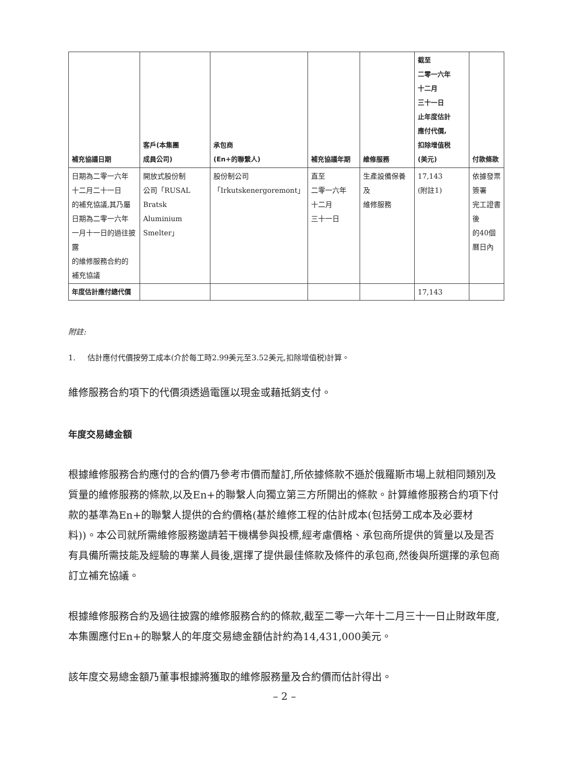| 補充協議日期 | 客戶(本集團 成員公司) | 承包商 (En+的聯繫人) | 補充協議年期 | 維修服務 | 截至 二零一六年 十二月 三十一日 止年度估計 應付代價, 扣除增值税 (美元) | 付款條款 |
| --- | --- | --- | --- | --- | --- | --- |
| 日期為二零一六年 十二月二十一日 的補充協議,其乃屬 日期為二零一六年 一月十一日的過往披露 的維修服務合約的 補充協議 | 開放式股份制 公司「RUSAL Bratsk Aluminium Smelter」 | 股份制公司 「Irkutskenergoremont」 | 直至 二零一六年 十二月 三十一日 | 生產設備保養及 維修服務 | 17,143 (附註1) | 依據發票簽署 完工證書後 的40個曆日內 |
| 年度估計應付總代價 | | | | | 17,143 | |
附註:
1. 估計應付代價按勞工成本(介於每工時2.99美元至3.52美元,扣除增值税)計算。
維修服務合約項下的代價須透過電匯以現金或藉抵銷支付。
年度交易總金額
根據維修服務合約應付的合約價乃參考市價而釐訂,所依據條款不遜於俄羅斯市場上就相同類別及質量的維修服務的條款,以及En+的聯繫人向獨立第三方所開出的條款。計算維修服務合約項下付款的基準為En+的聯繫人提供的合約價格(基於維修工程的估計成本(包括勞工成本及必要材料))。本公司就所需維修服務邀請若干機構參與投標,經考慮價格、承包商所提供的質量以及是否有具備所需技能及經驗的專業人員後,選擇了提供最佳條款及條件的承包商,然後與所選擇的承包商訂立補充協議。
根據維修服務合約及過往披露的維修服務合約的條款,截至二零一六年十二月三十一日止財政年度,本集團應付En+的聯繫人的年度交易總金額估計約為14,431,000美元。
該年度交易總金額乃董事根據將獲取的維修服務量及合約價而估計得出。
– 2 –